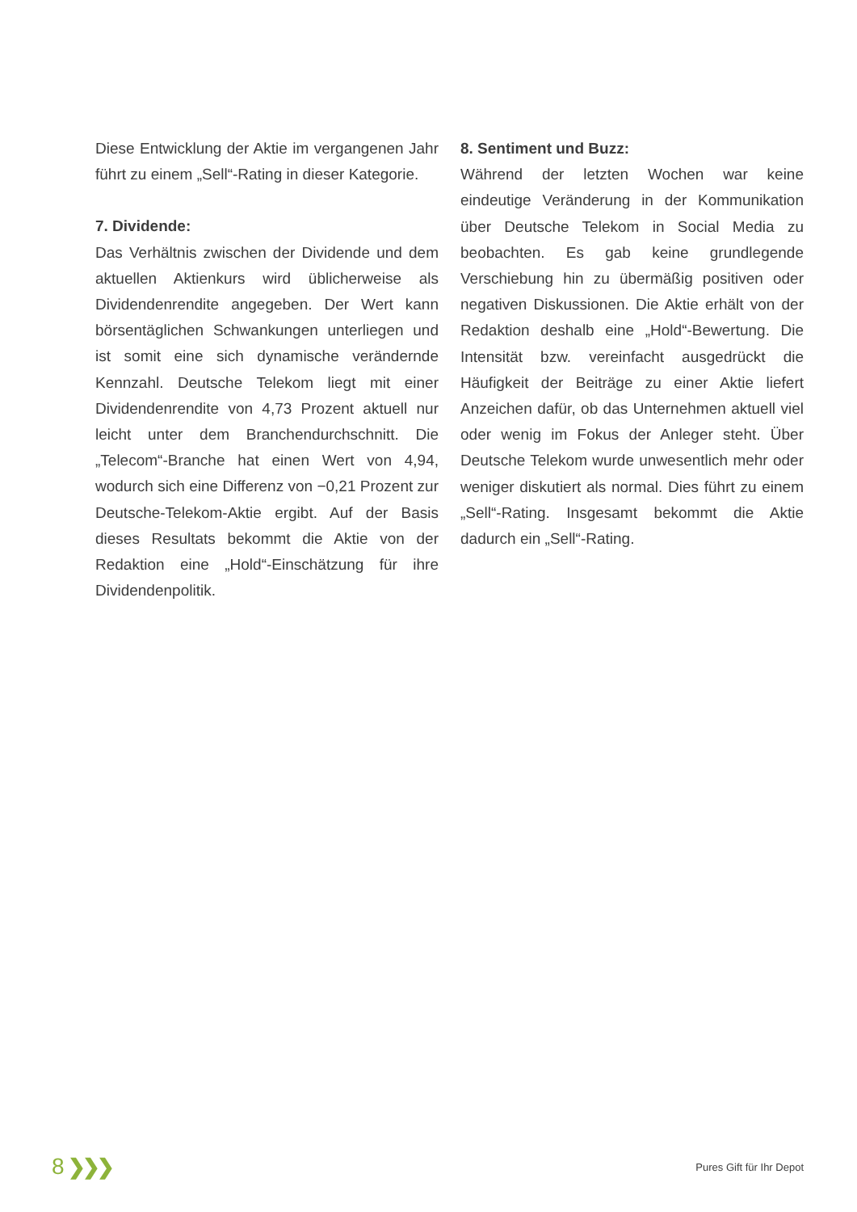Diese Entwicklung der Aktie im vergangenen Jahr führt zu einem „Sell“-Rating in dieser Kategorie.
7. Dividende:
Das Verhältnis zwischen der Dividende und dem aktuellen Aktienkurs wird üblicherweise als Dividendenrendite angegeben. Der Wert kann börsentäglichen Schwankungen unterliegen und ist somit eine sich dynamische verändernde Kennzahl. Deutsche Telekom liegt mit einer Dividendenrendite von 4,73 Prozent aktuell nur leicht unter dem Branchendurchschnitt. Die „Telecom“-Branche hat einen Wert von 4,94, wodurch sich eine Differenz von −0,21 Prozent zur Deutsche-Telekom-Aktie ergibt. Auf der Basis dieses Resultats bekommt die Aktie von der Redaktion eine „Hold“-Einschätzung für ihre Dividendenpolitik.
8. Sentiment und Buzz:
Während der letzten Wochen war keine eindeutige Veränderung in der Kommunikation über Deutsche Telekom in Social Media zu beobachten. Es gab keine grundlegende Verschiebung hin zu übermäßig positiven oder negativen Diskussionen. Die Aktie erhält von der Redaktion deshalb eine „Hold“-Bewertung. Die Intensität bzw. vereinfacht ausgedrückt die Häufigkeit der Beiträge zu einer Aktie liefert Anzeichen dafür, ob das Unternehmen aktuell viel oder wenig im Fokus der Anleger steht. Über Deutsche Telekom wurde unwesentlich mehr oder weniger diskutiert als normal. Dies führt zu einem „Sell“-Rating. Insgesamt bekommt die Aktie dadurch ein „Sell“-Rating.
8 ❯❯❯
Pures Gift für Ihr Depot